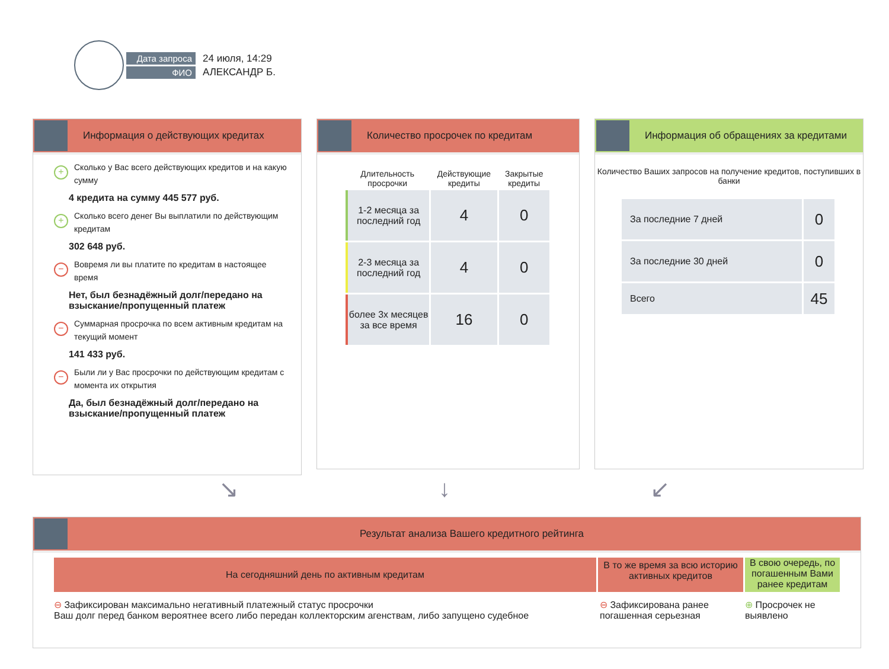Дата запроса
ФИО
24 июля, 14:29
АЛЕКСАНДР Б.
Информация о действующих кредитах
+ Сколько у Вас всего действующих кредитов и на какую сумму
4 кредита на сумму 445 577 руб.
+ Сколько всего денег Вы выплатили по действующим кредитам
302 648 руб.
− Вовремя ли вы платите по кредитам в настоящее время
Нет, был безнадёжный долг/передано на взыскание/пропущенный платеж
− Суммарная просрочка по всем активным кредитам на текущий момент
141 433 руб.
− Были ли у Вас просрочки по действующим кредитам с момента их открытия
Да, был безнадёжный долг/передано на взыскание/пропущенный платеж
Количество просрочек по кредитам
| Длительность просрочки | Действующие кредиты | Закрытые кредиты |
| --- | --- | --- |
| 1-2 месяца за последний год | 4 | 0 |
| 2-3 месяца за последний год | 4 | 0 |
| более 3х месяцев за все время | 16 | 0 |
Информация об обращениях за кредитами
Количество Ваших запросов на получение кредитов, поступивших в банки
| За последние 7 дней | 0 |
| За последние 30 дней | 0 |
| Всего | 45 |
↘ ↓ ↙
Результат анализа Вашего кредитного рейтинга
На сегодняшний день по активным кредитам
В то же время за всю историю активных кредитов
В свою очередь, по погашенным Вами ранее кредитам
⊖ Зафиксирован максимально негативный платежный статус просрочки
Ваш долг перед банком вероятнее всего либо передан коллекторским агенствам, либо запущено судебное
⊖ Зафиксирована ранее погашенная серьезная
⊕ Просрочек не выявлено